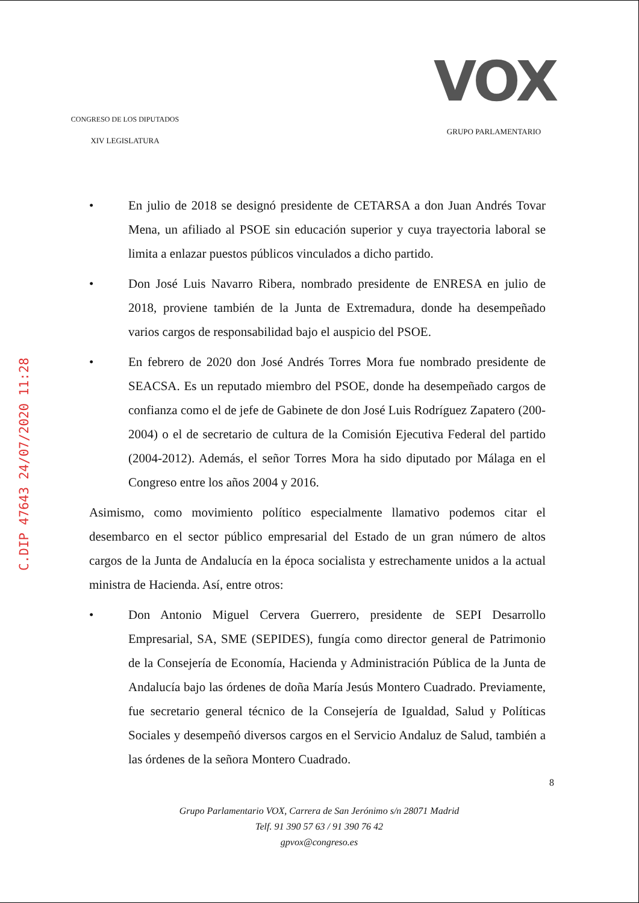CONGRESO DE LOS DIPUTADOS
XIV LEGISLATURA
VOX
GRUPO PARLAMENTARIO
C.DIP 47643 24/07/2020 11:28
• En julio de 2018 se designó presidente de CETARSA a don Juan Andrés Tovar Mena, un afiliado al PSOE sin educación superior y cuya trayectoria laboral se limita a enlazar puestos públicos vinculados a dicho partido.
• Don José Luis Navarro Ribera, nombrado presidente de ENRESA en julio de 2018, proviene también de la Junta de Extremadura, donde ha desempeñado varios cargos de responsabilidad bajo el auspicio del PSOE.
• En febrero de 2020 don José Andrés Torres Mora fue nombrado presidente de SEACSA. Es un reputado miembro del PSOE, donde ha desempeñado cargos de confianza como el de jefe de Gabinete de don José Luis Rodríguez Zapatero (200-2004) o el de secretario de cultura de la Comisión Ejecutiva Federal del partido (2004-2012). Además, el señor Torres Mora ha sido diputado por Málaga en el Congreso entre los años 2004 y 2016.
Asimismo, como movimiento político especialmente llamativo podemos citar el desembarco en el sector público empresarial del Estado de un gran número de altos cargos de la Junta de Andalucía en la época socialista y estrechamente unidos a la actual ministra de Hacienda. Así, entre otros:
• Don Antonio Miguel Cervera Guerrero, presidente de SEPI Desarrollo Empresarial, SA, SME (SEPIDES), fungía como director general de Patrimonio de la Consejería de Economía, Hacienda y Administración Pública de la Junta de Andalucía bajo las órdenes de doña María Jesús Montero Cuadrado. Previamente, fue secretario general técnico de la Consejería de Igualdad, Salud y Políticas Sociales y desempeñó diversos cargos en el Servicio Andaluz de Salud, también a las órdenes de la señora Montero Cuadrado.
8
Grupo Parlamentario VOX, Carrera de San Jerónimo s/n 28071 Madrid
Telf. 91 390 57 63 / 91 390 76 42
gpvox@congreso.es